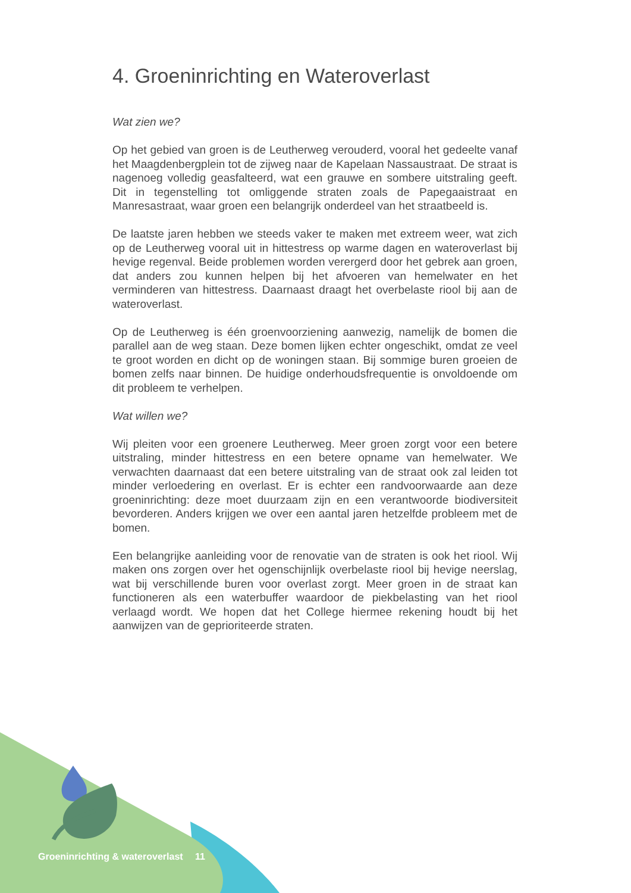4. Groeninrichting en Wateroverlast
Wat zien we?
Op het gebied van groen is de Leutherweg verouderd, vooral het gedeelte vanaf het Maagdenbergplein tot de zijweg naar de Kapelaan Nassaustraat. De straat is nagenoeg volledig geasfalteerd, wat een grauwe en sombere uitstraling geeft. Dit in tegenstelling tot omliggende straten zoals de Papegaaistraat en Manresastraat, waar groen een belangrijk onderdeel van het straatbeeld is.
De laatste jaren hebben we steeds vaker te maken met extreem weer, wat zich op de Leutherweg vooral uit in hittestress op warme dagen en wateroverlast bij hevige regenval. Beide problemen worden verergerd door het gebrek aan groen, dat anders zou kunnen helpen bij het afvoeren van hemelwater en het verminderen van hittestress. Daarnaast draagt het overbelaste riool bij aan de wateroverlast.
Op de Leutherweg is één groenvoorziening aanwezig, namelijk de bomen die parallel aan de weg staan. Deze bomen lijken echter ongeschikt, omdat ze veel te groot worden en dicht op de woningen staan. Bij sommige buren groeien de bomen zelfs naar binnen. De huidige onderhoudsfrequentie is onvoldoende om dit probleem te verhelpen.
Wat willen we?
Wij pleiten voor een groenere Leutherweg. Meer groen zorgt voor een betere uitstraling, minder hittestress en een betere opname van hemelwater. We verwachten daarnaast dat een betere uitstraling van de straat ook zal leiden tot minder verloedering en overlast. Er is echter een randvoorwaarde aan deze groeninrichting: deze moet duurzaam zijn en een verantwoorde biodiversiteit bevorderen. Anders krijgen we over een aantal jaren hetzelfde probleem met de bomen.
Een belangrijke aanleiding voor de renovatie van de straten is ook het riool. Wij maken ons zorgen over het ogenschijnlijk overbelaste riool bij hevige neerslag, wat bij verschillende buren voor overlast zorgt. Meer groen in de straat kan functioneren als een waterbuffer waardoor de piekbelasting van het riool verlaagd wordt. We hopen dat het College hiermee rekening houdt bij het aanwijzen van de geprioriteerde straten.
Groeninrichting & wateroverlast 11